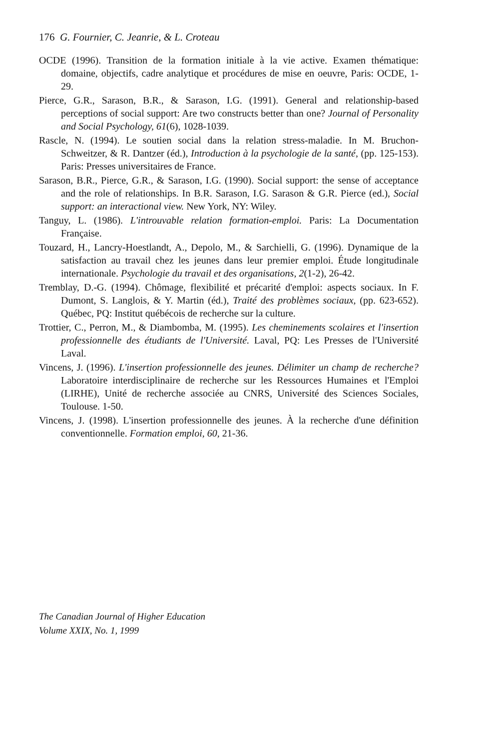176 G. Fournier, C. Jeanrie, & L. Croteau
OCDE (1996). Transition de la formation initiale à la vie active. Examen thématique: domaine, objectifs, cadre analytique et procédures de mise en oeuvre, Paris: OCDE, 1-29.
Pierce, G.R., Sarason, B.R., & Sarason, I.G. (1991). General and relationship-based perceptions of social support: Are two constructs better than one? Journal of Personality and Social Psychology, 61(6), 1028-1039.
Rascle, N. (1994). Le soutien social dans la relation stress-maladie. In M. Bruchon-Schweitzer, & R. Dantzer (éd.), Introduction à la psychologie de la santé, (pp. 125-153). Paris: Presses universitaires de France.
Sarason, B.R., Pierce, G.R., & Sarason, I.G. (1990). Social support: the sense of acceptance and the role of relationships. In B.R. Sarason, I.G. Sarason & G.R. Pierce (ed.), Social support: an interactional view. New York, NY: Wiley.
Tanguy, L. (1986). L'introuvable relation formation-emploi. Paris: La Documentation Française.
Touzard, H., Lancry-Hoestlandt, A., Depolo, M., & Sarchielli, G. (1996). Dynamique de la satisfaction au travail chez les jeunes dans leur premier emploi. Étude longitudinale internationale. Psychologie du travail et des organisations, 2(1-2), 26-42.
Tremblay, D.-G. (1994). Chômage, flexibilité et précarité d'emploi: aspects sociaux. In F. Dumont, S. Langlois, & Y. Martin (éd.), Traité des problèmes sociaux, (pp. 623-652). Québec, PQ: Institut québécois de recherche sur la culture.
Trottier, C., Perron, M., & Diambomba, M. (1995). Les cheminements scolaires et l'insertion professionnelle des étudiants de l'Université. Laval, PQ: Les Presses de l'Université Laval.
Vincens, J. (1996). L'insertion professionnelle des jeunes. Délimiter un champ de recherche? Laboratoire interdisciplinaire de recherche sur les Ressources Humaines et l'Emploi (LIRHE), Unité de recherche associée au CNRS, Université des Sciences Sociales, Toulouse. 1-50.
Vincens, J. (1998). L'insertion professionnelle des jeunes. À la recherche d'une définition conventionnelle. Formation emploi, 60, 21-36.
The Canadian Journal of Higher Education
Volume XXIX, No. 1, 1999